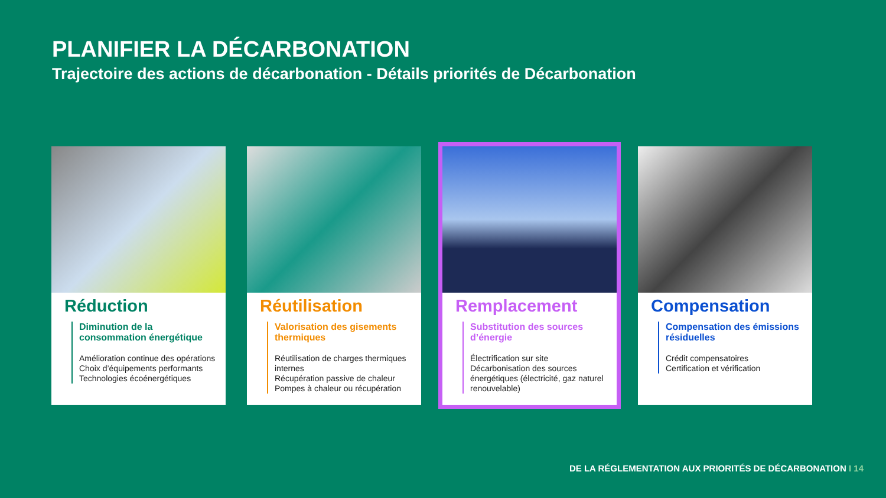PLANIFIER LA DÉCARBONATION
Trajectoire des actions de décarbonation - Détails priorités de Décarbonation
Réduction
Diminution de la consommation énergétique
Amélioration continue des opérations
Choix d’équipements performants
Technologies écoénergétiques
Réutilisation
Valorisation des gisements thermiques
Réutilisation de charges thermiques internes
Récupération passive de chaleur
Pompes à chaleur ou récupération
Remplacement
Substitution des sources d’énergie
Électrification sur site
Décarbonisation des sources énergétiques (électricité, gaz naturel renouvelable)
Compensation
Compensation des émissions résiduelles
Crédit compensatoires
Certification et vérification
DE LA RÉGLEMENTATION AUX PRIORITÉS DE DÉCARBONATION I 14